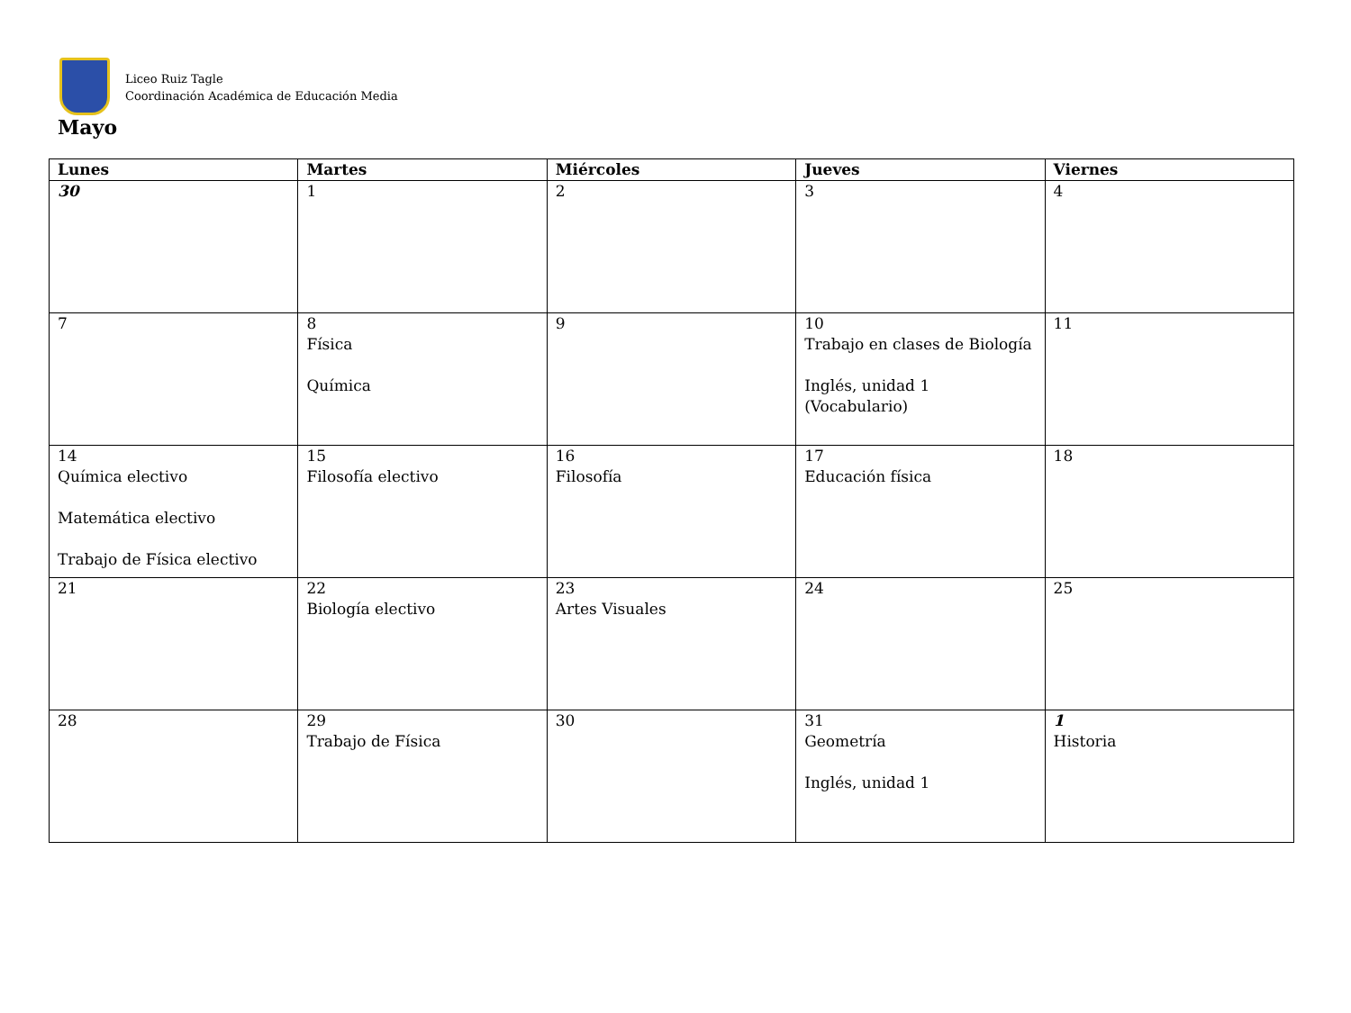Liceo Ruiz Tagle
Coordinación Académica de Educación Media
Mayo
| Lunes | Martes | Miércoles | Jueves | Viernes |
| --- | --- | --- | --- | --- |
| 30 | 1 | 2 | 3 | 4 |
| 7 | 8 Física Química | 9 | 10 Trabajo en clases de Biología Inglés, unidad 1 (Vocabulario) | 11 |
| 14 Química electivo Matemática electivo Trabajo de Física electivo | 15 Filosofía electivo | 16 Filosofía | 17 Educación física | 18 |
| 21 | 22 Biología electivo | 23 Artes Visuales | 24 | 25 |
| 28 | 29 Trabajo de Física | 30 | 31 Geometría Inglés, unidad 1 | 1 Historia |